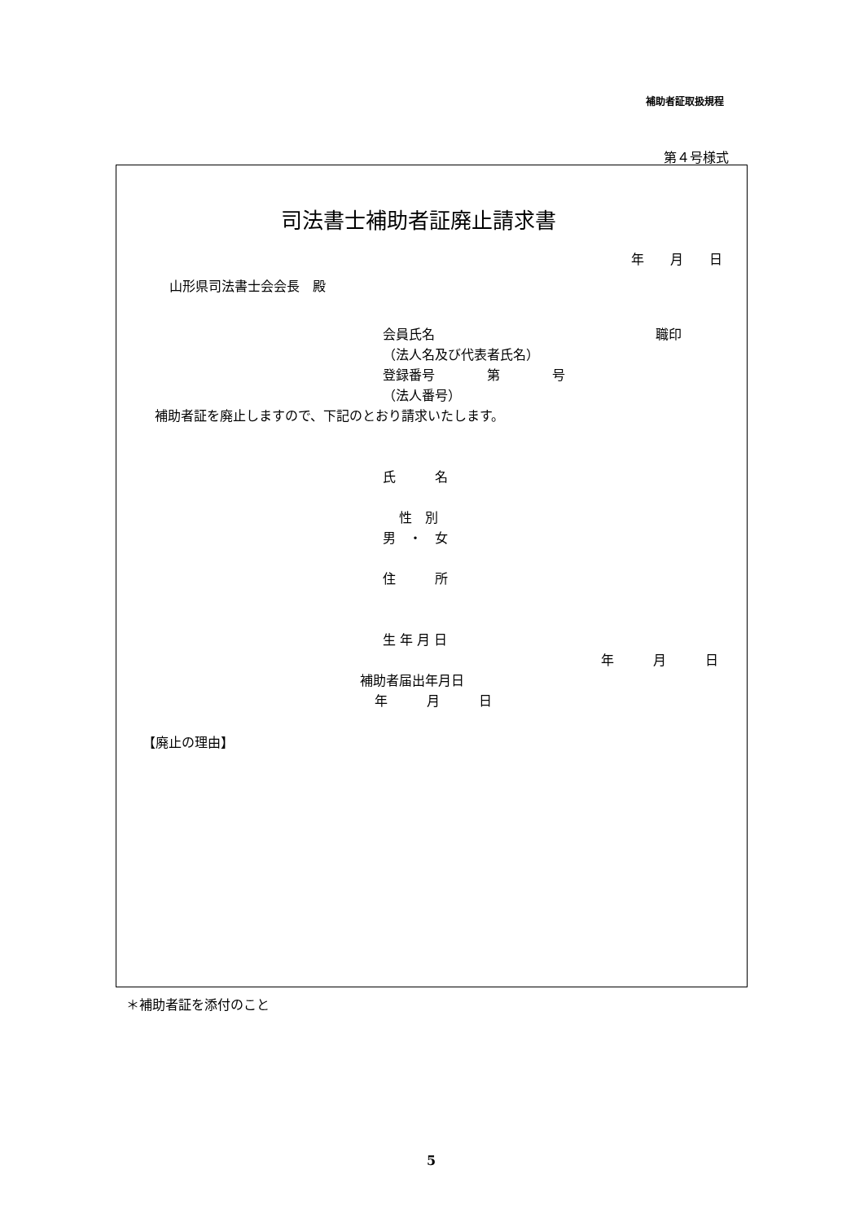補助者証取扱規程
第４号様式
司法書士補助者証廃止請求書
年　　月　　日
山形県司法書士会会長　殿
会員氏名
職印
（法人名及び代表者氏名）
登録番号　　　　第　　　　号
（法人番号）
補助者証を廃止しますので、下記のとおり請求いたします。
氏　　　名
性　別
男　・　女
住　　　所
生 年 月 日
年　　　月　　　日
補助者届出年月日
年　　　月　　　日
【廃止の理由】
＊補助者証を添付のこと
5